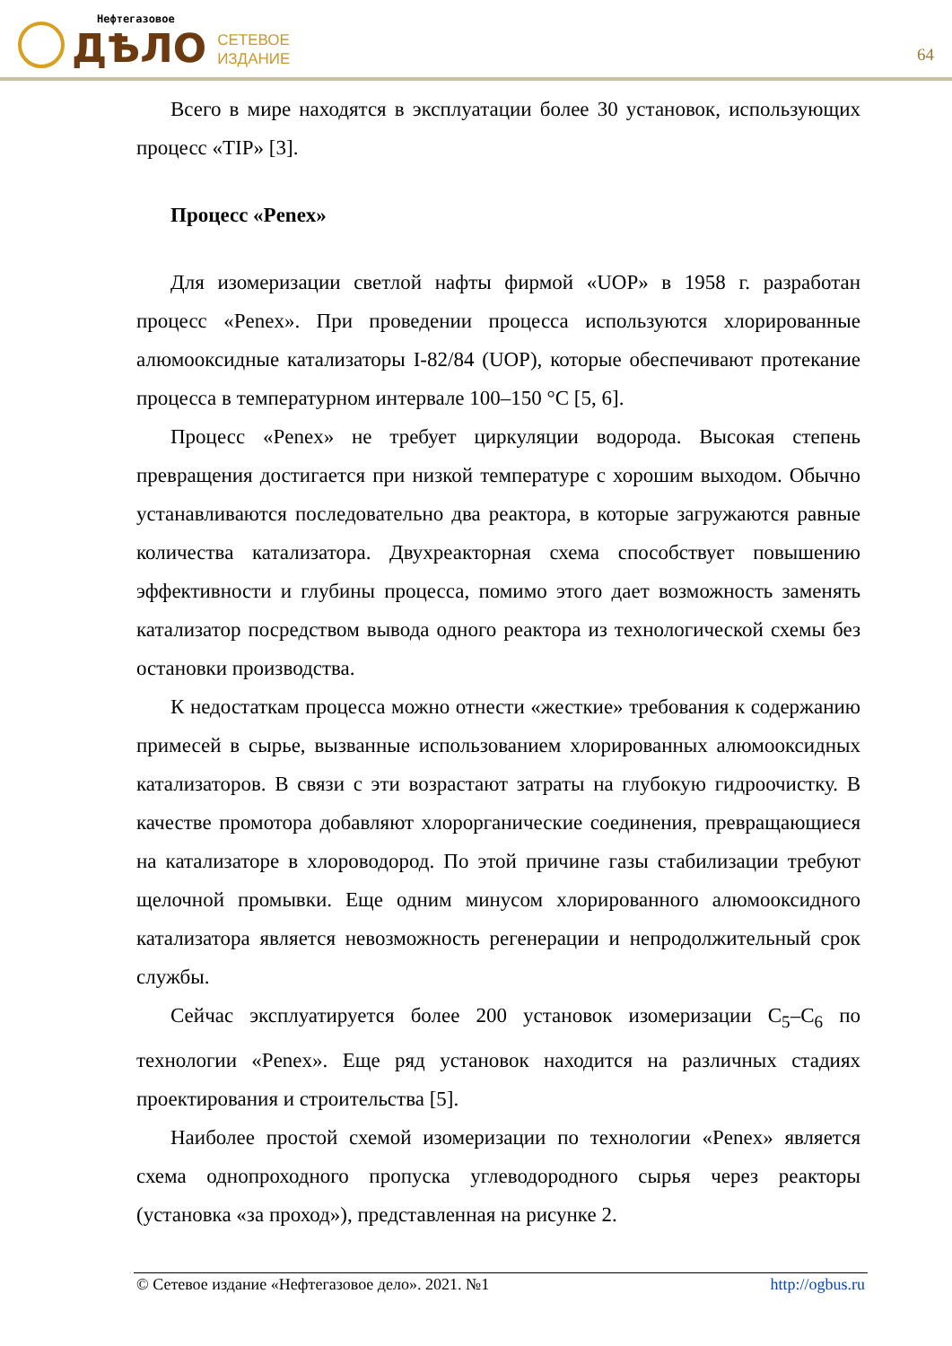Нефтегазовое
ДѢЛО
СЕТЕВОЕ
ИЗДАНИЕ
64
Всего в мире находятся в эксплуатации более 30 установок, использующих процесс «TIP» [3].
Процесс «Penex»
Для изомеризации светлой нафты фирмой «UOP» в 1958 г. разработан процесс «Penex». При проведении процесса используются хлорированные алюмооксидные катализаторы I-82/84 (UOP), которые обеспечивают протекание процесса в температурном интервале 100–150 °C [5, 6].
Процесс «Penex» не требует циркуляции водорода. Высокая степень превращения достигается при низкой температуре с хорошим выходом. Обычно устанавливаются последовательно два реактора, в которые загружаются равные количества катализатора. Двухреакторная схема способствует повышению эффективности и глубины процесса, помимо этого дает возможность заменять катализатор посредством вывода одного реактора из технологической схемы без остановки производства.
К недостаткам процесса можно отнести «жесткие» требования к содержанию примесей в сырье, вызванные использованием хлорированных алюмооксидных катализаторов. В связи с эти возрастают затраты на глубокую гидроочистку. В качестве промотора добавляют хлорорганические соединения, превращающиеся на катализаторе в хлороводород. По этой причине газы стабилизации требуют щелочной промывки. Еще одним минусом хлорированного алюмооксидного катализатора является невозможность регенерации и непродолжительный срок службы.
Сейчас эксплуатируется более 200 установок изомеризации C<sub>5</sub>–C<sub>6</sub> по технологии «Penex». Еще ряд установок находится на различных стадиях проектирования и строительства [5].
Наиболее простой схемой изомеризации по технологии «Penex» является схема однопроходного пропуска углеводородного сырья через реакторы (установка «за проход»), представленная на рисунке 2.
© Сетевое издание «Нефтегазовое дело». 2021. №1 http://ogbus.ru